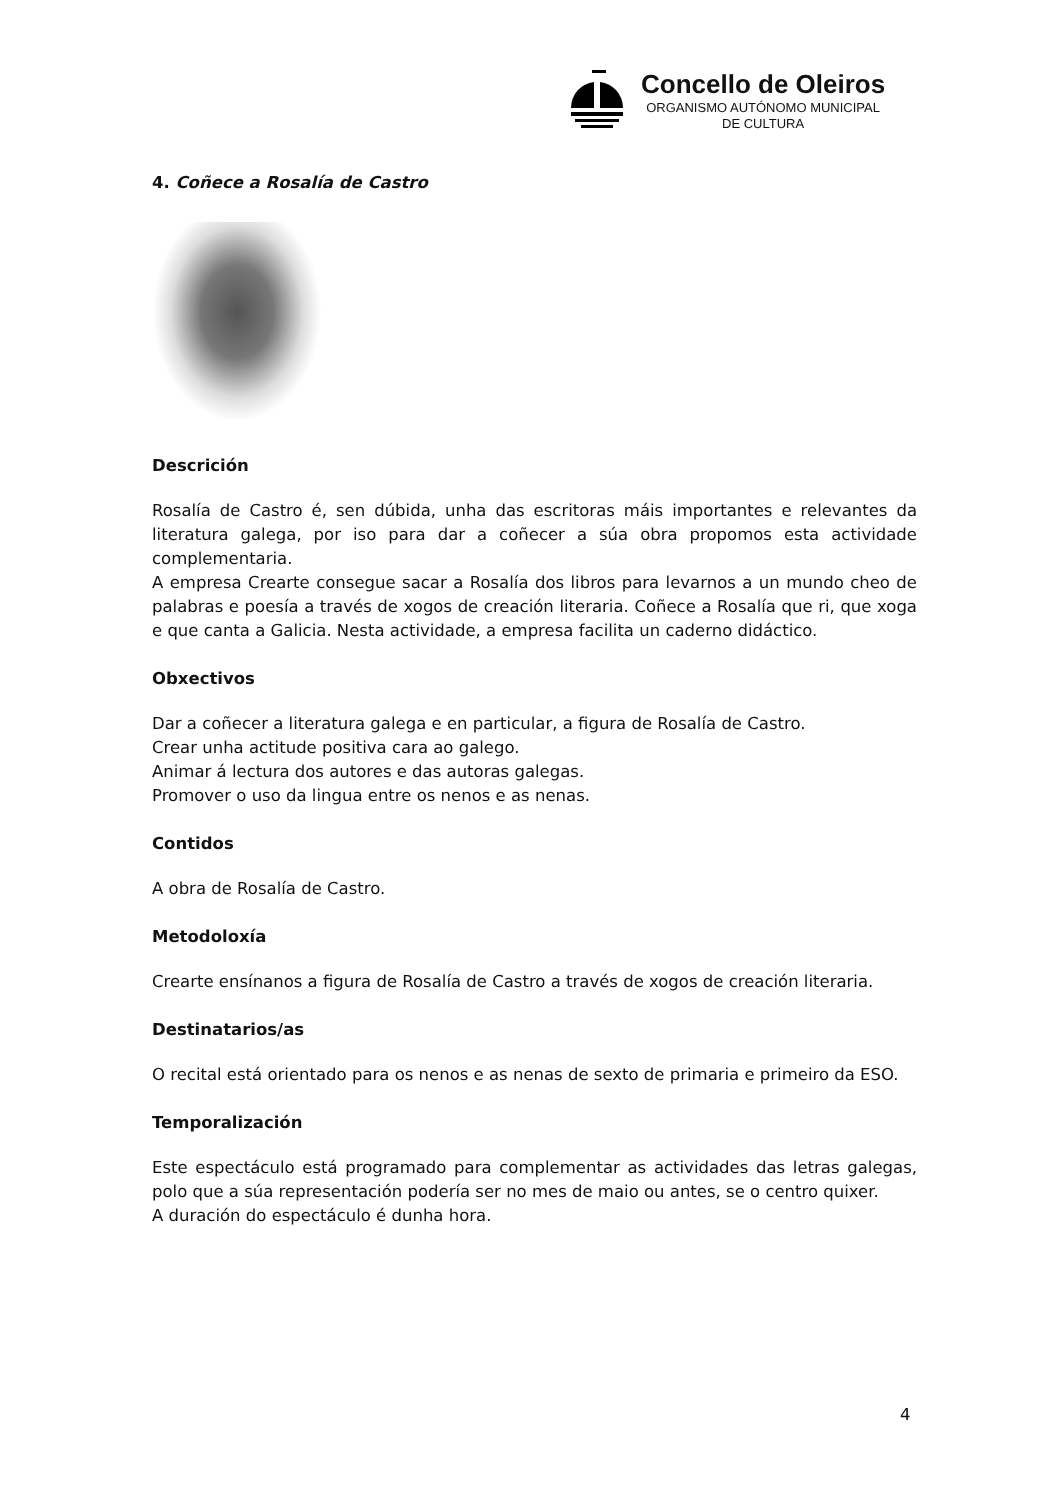Concello de Oleiros
ORGANISMO AUTÓNOMO MUNICIPAL
DE CULTURA
4. Coñece a Rosalía de Castro
Descrición
Rosalía de Castro é, sen dúbida, unha das escritoras máis importantes e relevantes da literatura galega, por iso para dar a coñecer a súa obra propomos esta actividade complementaria.
A empresa Crearte consegue sacar a Rosalía dos libros para levarnos a un mundo cheo de palabras e poesía a través de xogos de creación literaria. Coñece a Rosalía que ri, que xoga e que canta a Galicia. Nesta actividade, a empresa facilita un caderno didáctico.
Obxectivos
Dar a coñecer a literatura galega e en particular, a figura de Rosalía de Castro.
Crear unha actitude positiva cara ao galego.
Animar á lectura dos autores e das autoras galegas.
Promover o uso da lingua entre os nenos e as nenas.
Contidos
A obra de Rosalía de Castro.
Metodoloxía
Crearte ensínanos a figura de Rosalía de Castro a través de xogos de creación literaria.
Destinatarios/as
O recital está orientado para os nenos e as nenas de sexto de primaria e primeiro da ESO.
Temporalización
Este espectáculo está programado para complementar as actividades das letras galegas, polo que a súa representación podería ser no mes de maio ou antes, se o centro quixer.
A duración do espectáculo é dunha hora.
4